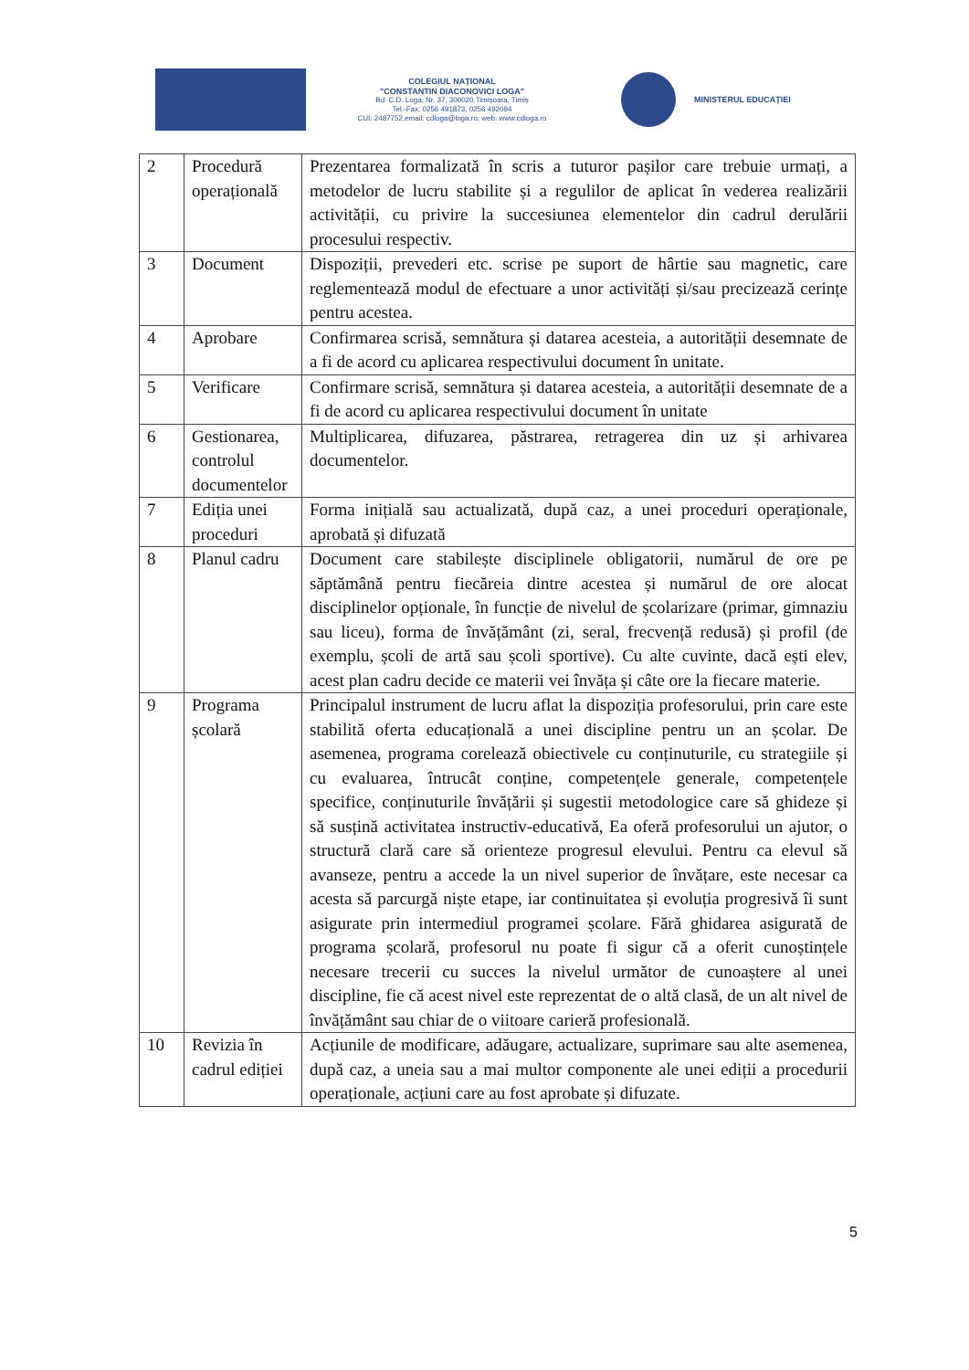COLEGIUL NAȚIONAL
"CONSTANTIN DIACONOVICI LOGA"
Bd. C.D. Loga, Nr. 37, 300020,Timișoara, Timiș
Tel.-Fax: 0256 491873, 0256 492094
CUI: 2487752,email: cdloga@loga.ro, web: www.cdloga.ro
MINISTERUL EDUCAȚIEI
| 2 | Procedură operațională | Prezentarea formalizată în scris a tuturor pașilor care trebuie urmați, a metodelor de lucru stabilite și a regulilor de aplicat în vederea realizării activității, cu privire la succesiunea elementelor din cadrul derulării procesului respectiv. |
| 3 | Document | Dispoziții, prevederi etc. scrise pe suport de hârtie sau magnetic, care reglementează modul de efectuare a unor activități și/sau precizează cerințe pentru acestea. |
| 4 | Aprobare | Confirmarea scrisă, semnătura și datarea acesteia, a autorității desemnate de a fi de acord cu aplicarea respectivului document în unitate. |
| 5 | Verificare | Confirmare scrisă, semnătura și datarea acesteia, a autorității desemnate de a fi de acord cu aplicarea respectivului document în unitate |
| 6 | Gestionarea, controlul documentelor | Multiplicarea, difuzarea, păstrarea, retragerea din uz și arhivarea documentelor. |
| 7 | Ediția unei proceduri | Forma inițială sau actualizată, după caz, a unei proceduri operaționale, aprobată și difuzată |
| 8 | Planul cadru | Document care stabilește disciplinele obligatorii, numărul de ore pe săptămână pentru fiecăreia dintre acestea și numărul de ore alocat disciplinelor opționale, în funcție de nivelul de școlarizare (primar, gimnaziu sau liceu), forma de învățământ (zi, seral, frecvență redusă) și profil (de exemplu, școli de artă sau școli sportive). Cu alte cuvinte, dacă ești elev, acest plan cadru decide ce materii vei învăța și câte ore la fiecare materie. |
| 9 | Programa școlară | Principalul instrument de lucru aflat la dispoziția profesorului, prin care este stabilită oferta educațională a unei discipline pentru un an școlar. De asemenea, programa corelează obiectivele cu conținuturile, cu strategiile și cu evaluarea, întrucât conține, competențele generale, competențele specifice, conținuturile învățării și sugestii metodologice care să ghideze și să susțină activitatea instructiv-educativă, Ea oferă profesorului un ajutor, o structură clară care să orienteze progresul elevului. Pentru ca elevul să avanseze, pentru a accede la un nivel superior de învățare, este necesar ca acesta să parcurgă niște etape, iar continuitatea și evoluția progresivă îi sunt asigurate prin intermediul programei școlare. Fără ghidarea asigurată de programa școlară, profesorul nu poate fi sigur că a oferit cunoștințele necesare trecerii cu succes la nivelul următor de cunoaștere al unei discipline, fie că acest nivel este reprezentat de o altă clasă, de un alt nivel de învățământ sau chiar de o viitoare carieră profesională. |
| 10 | Revizia în cadrul ediției | Acțiunile de modificare, adăugare, actualizare, suprimare sau alte asemenea, după caz, a uneia sau a mai multor componente ale unei ediții a procedurii operaționale, acțiuni care au fost aprobate și difuzate. |
5